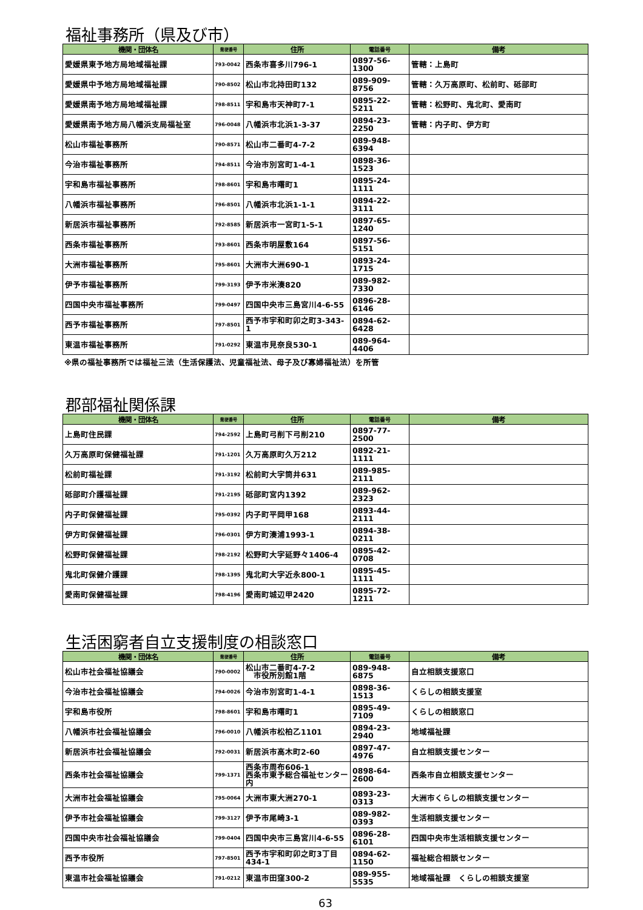福祉事務所（県及び市）
| 機関・団体名 | 郵便番号 | 住所 | 電話番号 | 備考 |
| --- | --- | --- | --- | --- |
| 愛媛県東予地方局地域福祉課 | 793-0042 | 西条市喜多川796-1 | 0897-56-1300 | 管轄：上島町 |
| 愛媛県中予地方局地域福祉課 | 790-8502 | 松山市北持田町132 | 089-909-8756 | 管轄：久万高原町、松前町、砥部町 |
| 愛媛県南予地方局地域福祉課 | 798-8511 | 宇和島市天神町7-1 | 0895-22-5211 | 管轄：松野町、鬼北町、愛南町 |
| 愛媛県南予地方局八幡浜支局福祉室 | 796-0048 | 八幡浜市北浜1-3-37 | 0894-23-2250 | 管轄：内子町、伊方町 |
| 松山市福祉事務所 | 790-8571 | 松山市二番町4-7-2 | 089-948-6394 | |
| 今治市福祉事務所 | 794-8511 | 今治市別宮町1-4-1 | 0898-36-1523 | |
| 宇和島市福祉事務所 | 798-8601 | 宇和島市曙町1 | 0895-24-1111 | |
| 八幡浜市福祉事務所 | 796-8501 | 八幡浜市北浜1-1-1 | 0894-22-3111 | |
| 新居浜市福祉事務所 | 792-8585 | 新居浜市一宮町1-5-1 | 0897-65-1240 | |
| 西条市福祉事務所 | 793-8601 | 西条市明屋敷164 | 0897-56-5151 | |
| 大洲市福祉事務所 | 795-8601 | 大洲市大洲690-1 | 0893-24-1715 | |
| 伊予市福祉事務所 | 799-3193 | 伊予市米湊820 | 089-982-7330 | |
| 四国中央市福祉事務所 | 799-0497 | 四国中央市三島宮川4-6-55 | 0896-28-6146 | |
| 西予市福祉事務所 | 797-8501 | 西予市宇和町卯之町3-343-1 | 0894-62-6428 | |
| 東温市福祉事務所 | 791-0292 | 東温市見奈良530-1 | 089-964-4406 | |
※県の福祉事務所では福祉三法（生活保護法、児童福祉法、母子及び寡婦福祉法）を所管
郡部福祉関係課
| 機関・団体名 | 郵便番号 | 住所 | 電話番号 | 備考 |
| --- | --- | --- | --- | --- |
| 上島町住民課 | 794-2592 | 上島町弓削下弓削210 | 0897-77-2500 | |
| 久万高原町保健福祉課 | 791-1201 | 久万高原町久万212 | 0892-21-1111 | |
| 松前町福祉課 | 791-3192 | 松前町大字筒井631 | 089-985-2111 | |
| 砥部町介護福祉課 | 791-2195 | 砥部町宮内1392 | 089-962-2323 | |
| 内子町保健福祉課 | 795-0392 | 内子町平岡甲168 | 0893-44-2111 | |
| 伊方町保健福祉課 | 796-0301 | 伊方町湊浦1993-1 | 0894-38-0211 | |
| 松野町保健福祉課 | 798-2192 | 松野町大字延野々1406-4 | 0895-42-0708 | |
| 鬼北町保健介護課 | 798-1395 | 鬼北町大字近永800-1 | 0895-45-1111 | |
| 愛南町保健福祉課 | 798-4196 | 愛南町城辺甲2420 | 0895-72-1211 | |
生活困窮者自立支援制度の相談窓口
| 機関・団体名 | 郵便番号 | 住所 | 電話番号 | 備考 |
| --- | --- | --- | --- | --- |
| 松山市社会福祉協議会 | 790-0002 | 松山市二番町4-7-2 市役所別館1階 | 089-948-6875 | 自立相談支援窓口 |
| 今治市社会福祉協議会 | 794-0026 | 今治市別宮町1-4-1 | 0898-36-1513 | くらしの相談支援室 |
| 宇和島市役所 | 798-8601 | 宇和島市曙町1 | 0895-49-7109 | くらしの相談窓口 |
| 八幡浜市社会福祉協議会 | 796-0010 | 八幡浜市松柏乙1101 | 0894-23-2940 | 地域福祉課 |
| 新居浜市社会福祉協議会 | 792-0031 | 新居浜市高木町2-60 | 0897-47-4976 | 自立相談支援センター |
| 西条市社会福祉協議会 | 799-1371 | 西条市周布606-1 西条市東予総合福祉センター内 | 0898-64-2600 | 西条市自立相談支援センター |
| 大洲市社会福祉協議会 | 795-0064 | 大洲市東大洲270-1 | 0893-23-0313 | 大洲市くらしの相談支援センター |
| 伊予市社会福祉協議会 | 799-3127 | 伊予市尾崎3-1 | 089-982-0393 | 生活相談支援センター |
| 四国中央市社会福祉協議会 | 799-0404 | 四国中央市三島宮川4-6-55 | 0896-28-6101 | 四国中央市生活相談支援センター |
| 西予市役所 | 797-8501 | 西予市宇和町卯之町3丁目434-1 | 0894-62-1150 | 福祉総合相談センター |
| 東温市社会福祉協議会 | 791-0212 | 東温市田窪300-2 | 089-955-5535 | 地域福祉課 くらしの相談支援室 |
63